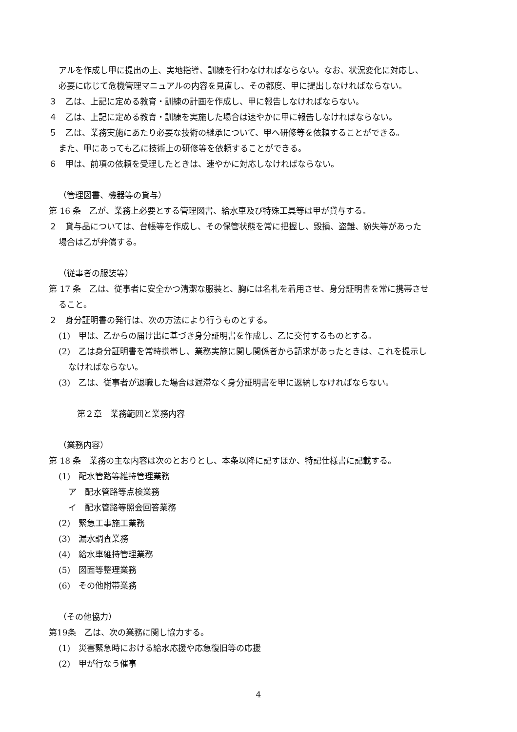アルを作成し甲に提出の上、実地指導、訓練を行わなければならない。なお、状況変化に対応し、
必要に応じて危機管理マニュアルの内容を見直し、その都度、甲に提出しなければならない。
３　乙は、上記に定める教育・訓練の計画を作成し、甲に報告しなければならない。
４　乙は、上記に定める教育・訓練を実施した場合は速やかに甲に報告しなければならない。
５　乙は、業務実施にあたり必要な技術の継承について、甲へ研修等を依頼することができる。
また、甲にあっても乙に技術上の研修等を依頼することができる。
６　甲は、前項の依頼を受理したときは、速やかに対応しなければならない。
（管理図書、機器等の貸与）
第 16 条　乙が、業務上必要とする管理図書、給水車及び特殊工具等は甲が貸与する。
２　貸与品については、台帳等を作成し、その保管状態を常に把握し、毀損、盗難、紛失等があった
場合は乙が弁償する。
（従事者の服装等）
第 17 条　乙は、従事者に安全かつ清潔な服装と、胸には名札を着用させ、身分証明書を常に携帯させ
ること。
２　身分証明書の発行は、次の方法により行うものとする。
(1)　甲は、乙からの届け出に基づき身分証明書を作成し、乙に交付するものとする。
(2)　乙は身分証明書を常時携帯し、業務実施に関し関係者から請求があったときは、これを提示し
なければならない。
(3)　乙は、従事者が退職した場合は遅滞なく身分証明書を甲に返納しなければならない。
第２章　業務範囲と業務内容
（業務内容）
第 18 条　業務の主な内容は次のとおりとし、本条以降に記すほか、特記仕様書に記載する。
(1)　配水管路等維持管理業務
ア　配水管路等点検業務
イ　配水管路等照会回答業務
(2)　緊急工事施工業務
(3)　漏水調査業務
(4)　給水車維持管理業務
(5)　図面等整理業務
(6)　その他附帯業務
（その他協力）
第19条　乙は、次の業務に関し協力する。
(1)　災害緊急時における給水応援や応急復旧等の応援
(2)　甲が行なう催事
4